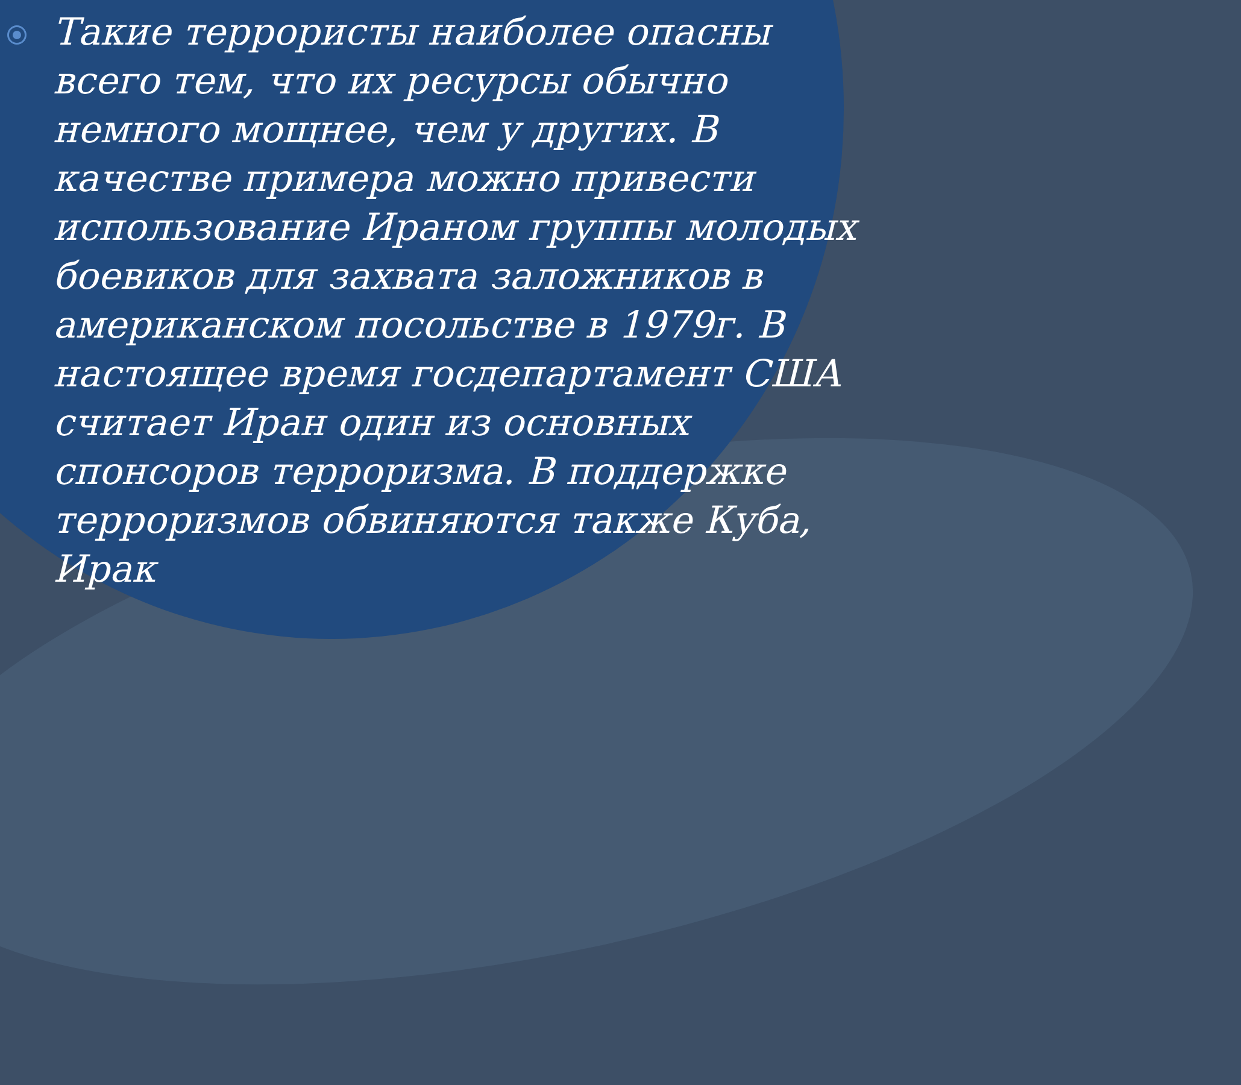Такие террористы наиболее опасны всего тем, что их ресурсы обычно немного мощнее, чем у других. В качестве примера можно привести использование Ираном группы молодых боевиков для захвата заложников в американском посольстве в 1979г. В настоящее время госдепартамент США считает Иран один из основных спонсоров терроризма. В поддержке терроризмов обвиняются также Куба, Ирак